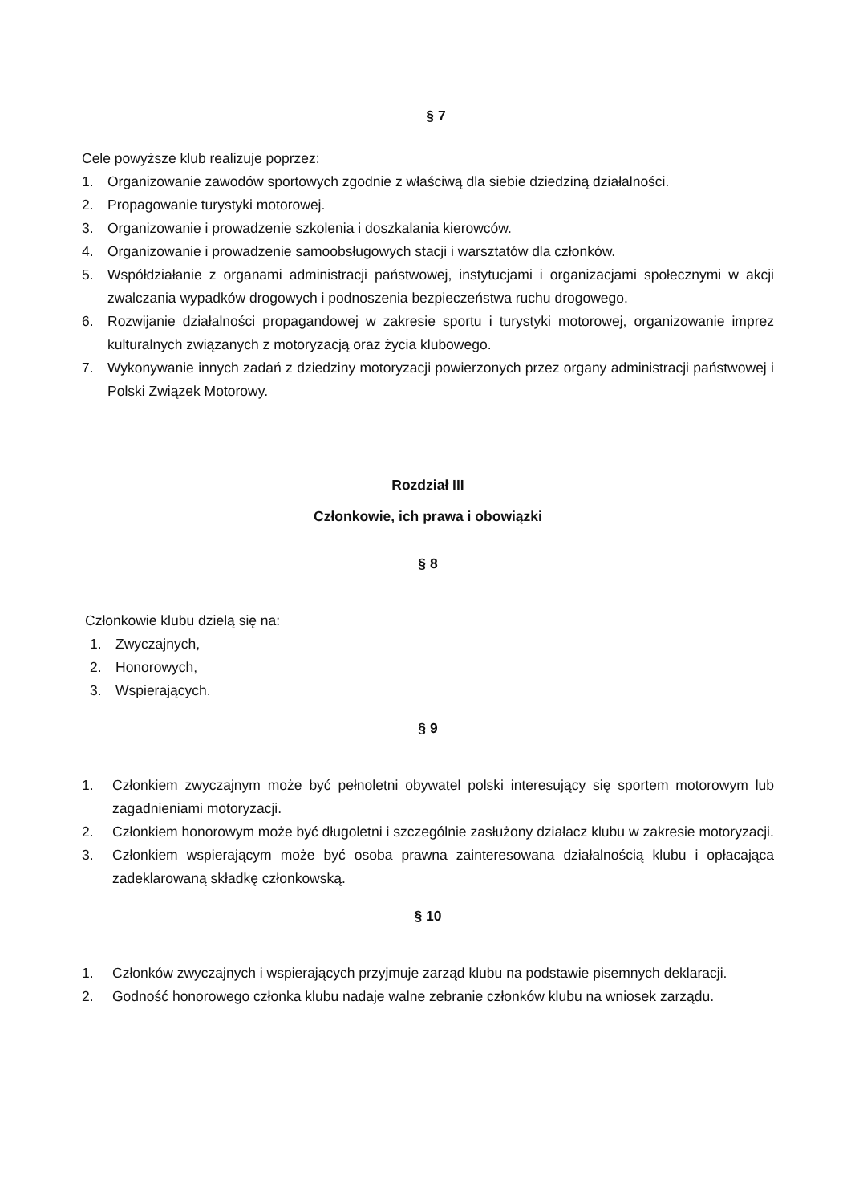§ 7
Cele powyższe klub realizuje poprzez:
1. Organizowanie zawodów sportowych zgodnie z właściwą dla siebie dziedziną działalności.
2. Propagowanie turystyki motorowej.
3. Organizowanie i prowadzenie szkolenia i doszkalania kierowców.
4. Organizowanie i prowadzenie samoobsługowych stacji i warsztatów dla członków.
5. Współdziałanie z organami administracji państwowej, instytucjami i organizacjami społecznymi w akcji zwalczania wypadków drogowych i podnoszenia bezpieczeństwa ruchu drogowego.
6. Rozwijanie działalności propagandowej w zakresie sportu i turystyki motorowej, organizowanie imprez kulturalnych związanych z motoryzacją oraz życia klubowego.
7. Wykonywanie innych zadań z dziedziny motoryzacji powierzonych przez organy administracji państwowej i Polski Związek Motorowy.
Rozdział III
Członkowie, ich prawa i obowiązki
§ 8
Członkowie klubu dzielą się na:
1. Zwyczajnych,
2. Honorowych,
3. Wspierających.
§ 9
1. Członkiem zwyczajnym może być pełnoletni obywatel polski interesujący się sportem motorowym lub zagadnieniami motoryzacji.
2. Członkiem honorowym może być długoletni i szczególnie zasłużony działacz klubu w zakresie motoryzacji.
3. Członkiem wspierającym może być osoba prawna zainteresowana działalnością klubu i opłacająca zadeklarowaną składkę członkowską.
§ 10
1. Członków zwyczajnych i wspierających przyjmuje zarząd klubu na podstawie pisemnych deklaracji.
2. Godność honorowego członka klubu nadaje walne zebranie członków klubu na wniosek zarządu.